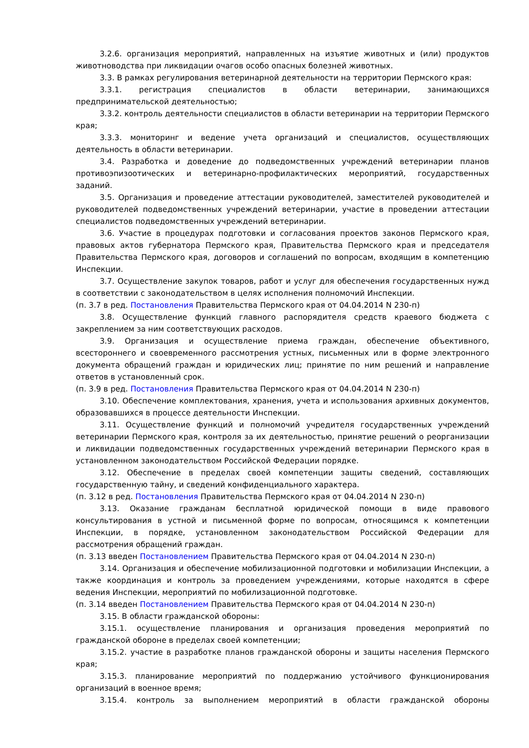3.2.6. организация мероприятий, направленных на изъятие животных и (или) продуктов животноводства при ликвидации очагов особо опасных болезней животных.
3.3. В рамках регулирования ветеринарной деятельности на территории Пермского края:
3.3.1. регистрация специалистов в области ветеринарии, занимающихся предпринимательской деятельностью;
3.3.2. контроль деятельности специалистов в области ветеринарии на территории Пермского края;
3.3.3. мониторинг и ведение учета организаций и специалистов, осуществляющих деятельность в области ветеринарии.
3.4. Разработка и доведение до подведомственных учреждений ветеринарии планов противоэпизоотических и ветеринарно-профилактических мероприятий, государственных заданий.
3.5. Организация и проведение аттестации руководителей, заместителей руководителей и руководителей подведомственных учреждений ветеринарии, участие в проведении аттестации специалистов подведомственных учреждений ветеринарии.
3.6. Участие в процедурах подготовки и согласования проектов законов Пермского края, правовых актов губернатора Пермского края, Правительства Пермского края и председателя Правительства Пермского края, договоров и соглашений по вопросам, входящим в компетенцию Инспекции.
3.7. Осуществление закупок товаров, работ и услуг для обеспечения государственных нужд в соответствии с законодательством в целях исполнения полномочий Инспекции.
(п. 3.7 в ред. Постановления Правительства Пермского края от 04.04.2014 N 230-п)
3.8. Осуществление функций главного распорядителя средств краевого бюджета с закреплением за ним соответствующих расходов.
3.9. Организация и осуществление приема граждан, обеспечение объективного, всестороннего и своевременного рассмотрения устных, письменных или в форме электронного документа обращений граждан и юридических лиц; принятие по ним решений и направление ответов в установленный срок.
(п. 3.9 в ред. Постановления Правительства Пермского края от 04.04.2014 N 230-п)
3.10. Обеспечение комплектования, хранения, учета и использования архивных документов, образовавшихся в процессе деятельности Инспекции.
3.11. Осуществление функций и полномочий учредителя государственных учреждений ветеринарии Пермского края, контроля за их деятельностью, принятие решений о реорганизации и ликвидации подведомственных государственных учреждений ветеринарии Пермского края в установленном законодательством Российской Федерации порядке.
3.12. Обеспечение в пределах своей компетенции защиты сведений, составляющих государственную тайну, и сведений конфиденциального характера.
(п. 3.12 в ред. Постановления Правительства Пермского края от 04.04.2014 N 230-п)
3.13. Оказание гражданам бесплатной юридической помощи в виде правового консультирования в устной и письменной форме по вопросам, относящимся к компетенции Инспекции, в порядке, установленном законодательством Российской Федерации для рассмотрения обращений граждан.
(п. 3.13 введен Постановлением Правительства Пермского края от 04.04.2014 N 230-п)
3.14. Организация и обеспечение мобилизационной подготовки и мобилизации Инспекции, а также координация и контроль за проведением учреждениями, которые находятся в сфере ведения Инспекции, мероприятий по мобилизационной подготовке.
(п. 3.14 введен Постановлением Правительства Пермского края от 04.04.2014 N 230-п)
3.15. В области гражданской обороны:
3.15.1. осуществление планирования и организация проведения мероприятий по гражданской обороне в пределах своей компетенции;
3.15.2. участие в разработке планов гражданской обороны и защиты населения Пермского края;
3.15.3. планирование мероприятий по поддержанию устойчивого функционирования организаций в военное время;
3.15.4. контроль за выполнением мероприятий в области гражданской обороны